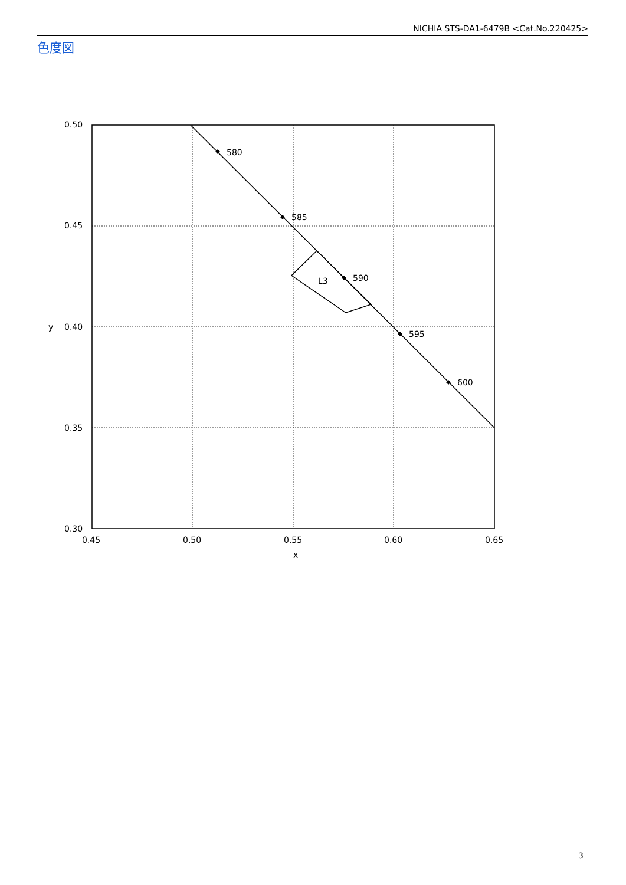NICHIA STS-DA1-6479B <Cat.No.220425>
色度図
580
585
590
595
600
L3
0.50
0.45
0.40
0.35
0.30
0.45
0.50
0.55
0.60
0.65
x
y
3